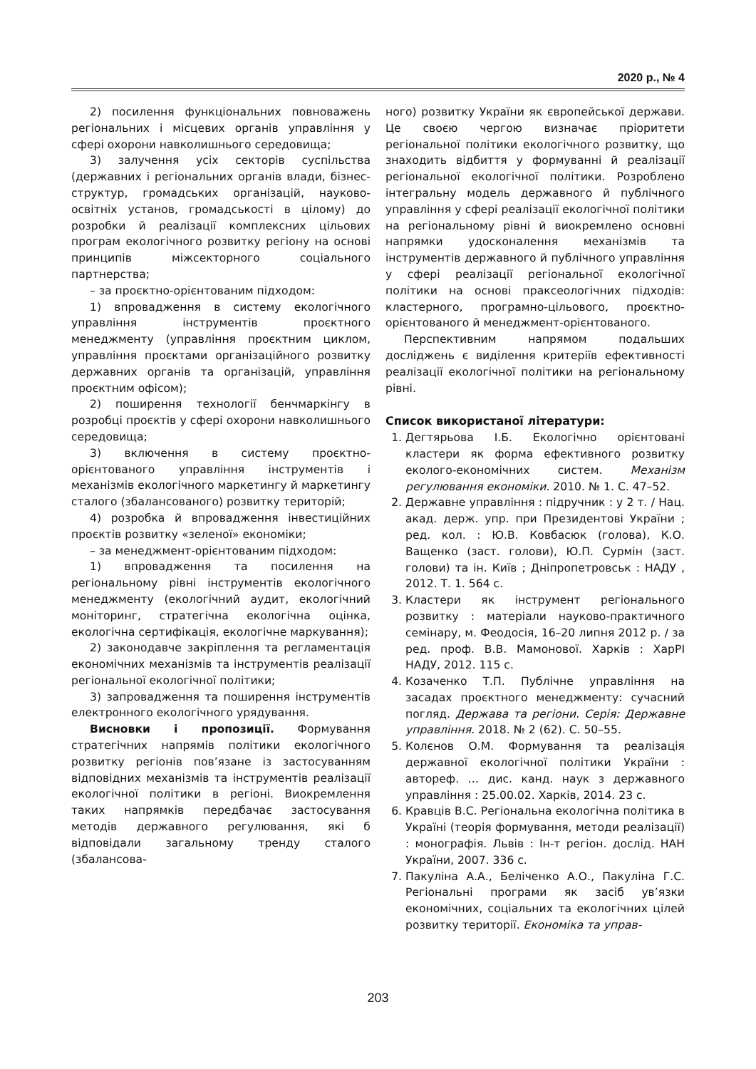2020 р., № 4
2) посилення функціональних повноважень регіональних і місцевих органів управління у сфері охорони навколишнього середовища;
3) залучення усіх секторів суспільства (державних і регіональних органів влади, бізнес-структур, громадських організацій, науково-освітніх установ, громадськості в цілому) до розробки й реалізації комплексних цільових програм екологічного розвитку регіону на основі принципів міжсекторного соціального партнерства;
– за проєктно-орієнтованим підходом:
1) впровадження в систему екологічного управління інструментів проєктного менеджменту (управління проєктним циклом, управління проєктами організаційного розвитку державних органів та організацій, управління проєктним офісом);
2) поширення технології бенчмаркінгу в розробці проєктів у сфері охорони навколишнього середовища;
3) включення в систему проєктно-орієнтованого управління інструментів і механізмів екологічного маркетингу й маркетингу сталого (збалансованого) розвитку територій;
4) розробка й впровадження інвестиційних проєктів розвитку «зеленої» економіки;
– за менеджмент-орієнтованим підходом:
1) впровадження та посилення на регіональному рівні інструментів екологічного менеджменту (екологічний аудит, екологічний моніторинг, стратегічна екологічна оцінка, екологічна сертифікація, екологічне маркування);
2) законодавче закріплення та регламентація економічних механізмів та інструментів реалізації регіональної екологічної політики;
3) запровадження та поширення інструментів електронного екологічного урядування.
Висновки і пропозиції. Формування стратегічних напрямів політики екологічного розвитку регіонів пов’язане із застосуванням відповідних механізмів та інструментів реалізації екологічної політики в регіоні. Виокремлення таких напрямків передбачає застосування методів державного регулювання, які б відповідали загальному тренду сталого (збалансова-
ного) розвитку України як європейської держави. Це своєю чергою визначає пріоритети регіональної політики екологічного розвитку, що знаходить відбиття у формуванні й реалізації регіональної екологічної політики. Розроблено інтегральну модель державного й публічного управління у сфері реалізації екологічної політики на регіональному рівні й виокремлено основні напрямки удосконалення механізмів та інструментів державного й публічного управління у сфері реалізації регіональної екологічної політики на основі праксеологічних підходів: кластерного, програмно-цільового, проєктно-орієнтованого й менеджмент-орієнтованого.
Перспективним напрямом подальших досліджень є виділення критеріїв ефективності реалізації екологічної політики на регіональному рівні.
Список використаної літератури:
1. Дегтярьова І.Б. Екологічно орієнтовані кластери як форма ефективного розвитку еколого-економічних систем. Механізм регулювання економіки. 2010. № 1. С. 47–52.
2. Державне управління : підручник : у 2 т. / Нац. акад. держ. упр. при Президентові України ; ред. кол. : Ю.В. Ковбасюк (голова), К.О. Ващенко (заст. голови), Ю.П. Сурмін (заст. голови) та ін. Київ ; Дніпропетровськ : НАДУ , 2012. Т. 1. 564 с.
3. Кластери як інструмент регіонального розвитку : матеріали науково-практичного семінару, м. Феодосія, 16–20 липня 2012 р. / за ред. проф. В.В. Мамонової. Харків : ХарРІ НАДУ, 2012. 115 с.
4. Козаченко Т.П. Публічне управління на засадах проєктного менеджменту: сучасний погляд. Держава та регіони. Серія: Державне управління. 2018. № 2 (62). С. 50–55.
5. Колєнов О.М. Формування та реалізація державної екологічної політики України : автореф. … дис. канд. наук з державного управління : 25.00.02. Харків, 2014. 23 с.
6. Кравців В.С. Регіональна екологічна політика в Україні (теорія формування, методи реалізації) : монографія. Львів : Ін-т регіон. дослід. НАН України, 2007. 336 с.
7. Пакуліна А.А., Беліченко А.О., Пакуліна Г.С. Регіональні програми як засіб ув’язки економічних, соціальних та екологічних цілей розвитку території. Економіка та управ-
203